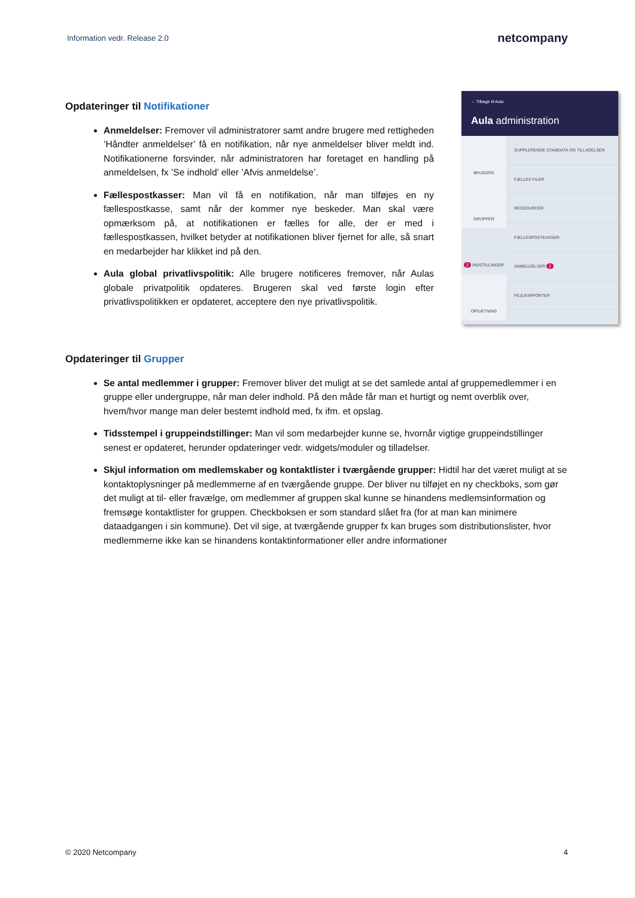Information vedr. Release 2.0
netcompany
← Tilbage til Aula
Aula administration
BRUGERE
GRUPPER
2 INDSTILLINGER
OPSÆTNING
SUPPLERENDE STAMDATA OG TILLADELSER
FÆLLES FILER
RESSOURCER
FÆLLESPOSTKASSER
ANMELDELSER 2
FEJLRAPPORTER
Opdateringer til Notifikationer
Anmeldelser: Fremover vil administratorer samt andre brugere med rettigheden ’Håndter anmeldelser’ få en notifikation, når nye anmeldelser bliver meldt ind. Notifikationerne forsvinder, når administratoren har foretaget en handling på anmeldelsen, fx ’Se indhold’ eller ’Afvis anmeldelse’.
Fællespostkasser: Man vil få en notifikation, når man tilføjes en ny fællespostkasse, samt når der kommer nye beskeder. Man skal være opmærksom på, at notifikationen er fælles for alle, der er med i fællespostkassen, hvilket betyder at notifikationen bliver fjernet for alle, så snart en medarbejder har klikket ind på den.
Aula global privatlivspolitik: Alle brugere notificeres fremover, når Aulas globale privatpolitik opdateres. Brugeren skal ved første login efter privatlivspolitikken er opdateret, acceptere den nye privatlivspolitik.
Opdateringer til Grupper
Se antal medlemmer i grupper: Fremover bliver det muligt at se det samlede antal af gruppemedlemmer i en gruppe eller undergruppe, når man deler indhold. På den måde får man et hurtigt og nemt overblik over, hvem/hvor mange man deler bestemt indhold med, fx ifm. et opslag.
Tidsstempel i gruppeindstillinger: Man vil som medarbejder kunne se, hvornår vigtige gruppeindstillinger senest er opdateret, herunder opdateringer vedr. widgets/moduler og tilladelser.
Skjul information om medlemskaber og kontaktlister i tværgående grupper: Hidtil har det været muligt at se kontaktoplysninger på medlemmerne af en tværgående gruppe. Der bliver nu tilføjet en ny checkboks, som gør det muligt at til- eller fravælge, om medlemmer af gruppen skal kunne se hinandens medlemsinformation og fremsøge kontaktlister for gruppen. Checkboksen er som standard slået fra (for at man kan minimere dataadgangen i sin kommune). Det vil sige, at tværgående grupper fx kan bruges som distributionslister, hvor medlemmerne ikke kan se hinandens kontaktinformationer eller andre informationer
© 2020 Netcompany 4